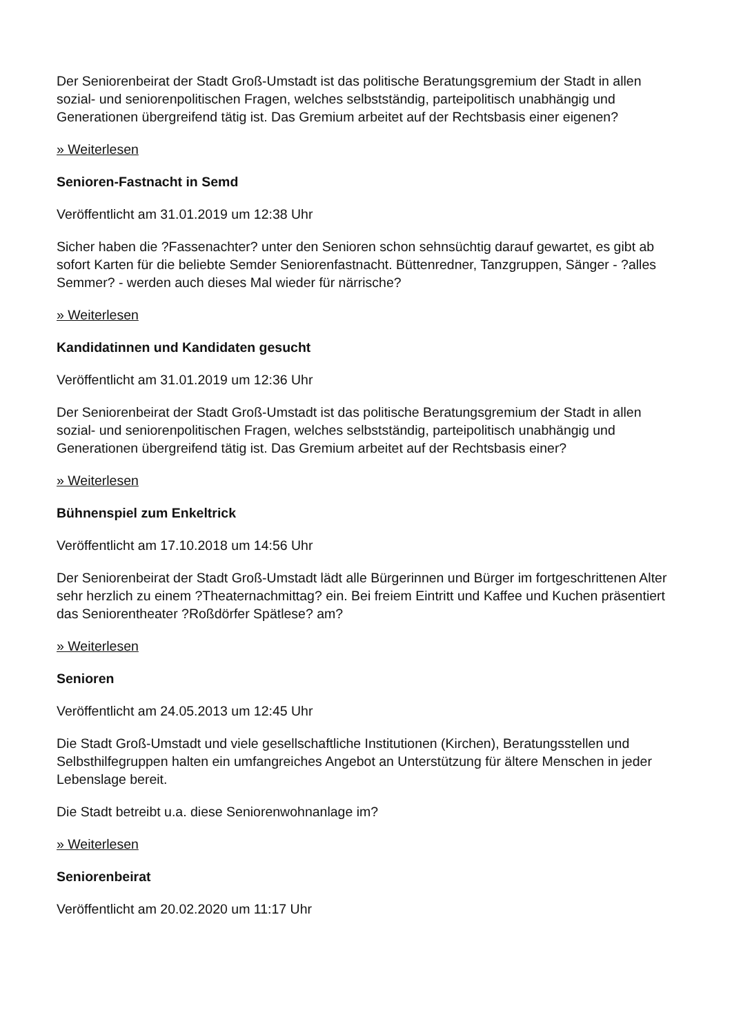Der Seniorenbeirat der Stadt Groß-Umstadt ist das politische Beratungsgremium der Stadt in allen sozial- und seniorenpolitischen Fragen, welches selbstständig, parteipolitisch unabhängig und Generationen übergreifend tätig ist. Das Gremium arbeitet auf der Rechtsbasis einer eigenen?
» Weiterlesen
Senioren-Fastnacht in Semd
Veröffentlicht am 31.01.2019 um 12:38 Uhr
Sicher haben die ?Fassenachter? unter den Senioren schon sehnsüchtig darauf gewartet, es gibt ab sofort Karten für die beliebte Semder Seniorenfastnacht. Büttenredner, Tanzgruppen, Sänger - ?alles Semmer? - werden auch dieses Mal wieder für närrische?
» Weiterlesen
Kandidatinnen und Kandidaten gesucht
Veröffentlicht am 31.01.2019 um 12:36 Uhr
Der Seniorenbeirat der Stadt Groß-Umstadt ist das politische Beratungsgremium der Stadt in allen sozial- und seniorenpolitischen Fragen, welches selbstständig, parteipolitisch unabhängig und Generationen übergreifend tätig ist. Das Gremium arbeitet auf der Rechtsbasis einer?
» Weiterlesen
Bühnenspiel zum Enkeltrick
Veröffentlicht am 17.10.2018 um 14:56 Uhr
Der Seniorenbeirat der Stadt Groß-Umstadt lädt alle Bürgerinnen und Bürger im fortgeschrittenen Alter sehr herzlich zu einem ?Theaternachmittag? ein. Bei freiem Eintritt und Kaffee und Kuchen präsentiert das Seniorentheater ?Roßdörfer Spätlese? am?
» Weiterlesen
Senioren
Veröffentlicht am 24.05.2013 um 12:45 Uhr
Die Stadt Groß-Umstadt und viele gesellschaftliche Institutionen (Kirchen), Beratungsstellen und Selbsthilfegruppen halten ein umfangreiches Angebot an Unterstützung für ältere Menschen in jeder Lebenslage bereit.
Die Stadt betreibt u.a. diese Seniorenwohnanlage im?
» Weiterlesen
Seniorenbeirat
Veröffentlicht am 20.02.2020 um 11:17 Uhr